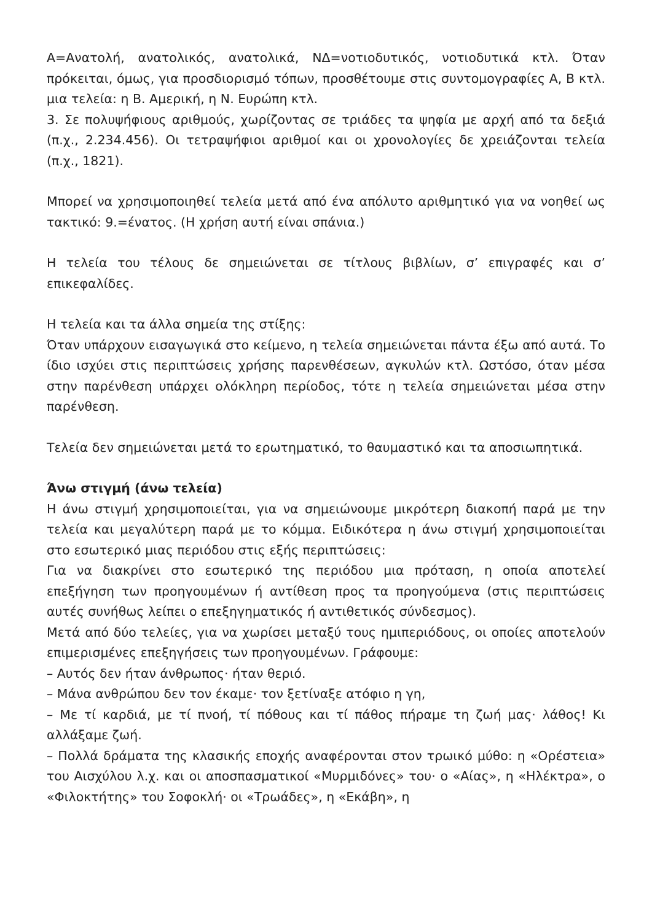Α=Ανατολή, ανατολικός, ανατολικά, ΝΔ=νοτιοδυτικός, νοτιοδυτικά κτλ. Όταν πρόκειται, όμως, για προσδιορισμό τόπων, προσθέτουμε στις συντομογραφίες Α, Β κτλ. μια τελεία: η Β. Αμερική, η Ν. Ευρώπη κτλ.
3. Σε πολυψήφιους αριθμούς, χωρίζοντας σε τριάδες τα ψηφία με αρχή από τα δεξιά (π.χ., 2.234.456). Οι τετραψήφιοι αριθμοί και οι χρονολογίες δε χρειάζονται τελεία (π.χ., 1821).
Μπορεί να χρησιμοποιηθεί τελεία μετά από ένα απόλυτο αριθμητικό για να νοηθεί ως τακτικό: 9.=ένατος. (Η χρήση αυτή είναι σπάνια.)
Η τελεία του τέλους δε σημειώνεται σε τίτλους βιβλίων, σ’ επιγραφές και σ’ επικεφαλίδες.
Η τελεία και τα άλλα σημεία της στίξης:
Όταν υπάρχουν εισαγωγικά στο κείμενο, η τελεία σημειώνεται πάντα έξω από αυτά. Το ίδιο ισχύει στις περιπτώσεις χρήσης παρενθέσεων, αγκυλών κτλ. Ωστόσο, όταν μέσα στην παρένθεση υπάρχει ολόκληρη περίοδος, τότε η τελεία σημειώνεται μέσα στην παρένθεση.
Τελεία δεν σημειώνεται μετά το ερωτηματικό, το θαυμαστικό και τα αποσιωπητικά.
Άνω στιγμή (άνω τελεία)
Η άνω στιγμή χρησιμοποιείται, για να σημειώνουμε μικρότερη διακοπή παρά με την τελεία και μεγαλύτερη παρά με το κόμμα. Ειδικότερα η άνω στιγμή χρησιμοποιείται στο εσωτερικό μιας περιόδου στις εξής περιπτώσεις:
Για να διακρίνει στο εσωτερικό της περιόδου μια πρόταση, η οποία αποτελεί επεξήγηση των προηγουμένων ή αντίθεση προς τα προηγούμενα (στις περιπτώσεις αυτές συνήθως λείπει ο επεξηγηματικός ή αντιθετικός σύνδεσμος).
Μετά από δύο τελείες, για να χωρίσει μεταξύ τους ημιπεριόδους, οι οποίες αποτελούν επιμερισμένες επεξηγήσεις των προηγουμένων. Γράφουμε:
– Αυτός δεν ήταν άνθρωπος· ήταν θεριό.
– Μάνα ανθρώπου δεν τον έκαμε· τον ξετίναξε ατόφιο η γη,
– Με τί καρδιά, με τί πνοή, τί πόθους και τί πάθος πήραμε τη ζωή μας· λάθος! Κι αλλάξαμε ζωή.
– Πολλά δράματα της κλασικής εποχής αναφέρονται στον τρωικό μύθο: η «Ορέστεια» του Αισχύλου λ.χ. και οι αποσπασματικοί «Μυρμιδόνες» του· ο «Αίας», η «Ηλέκτρα», ο «Φιλοκτήτης» του Σοφοκλή· οι «Τρωάδες», η «Εκάβη», η